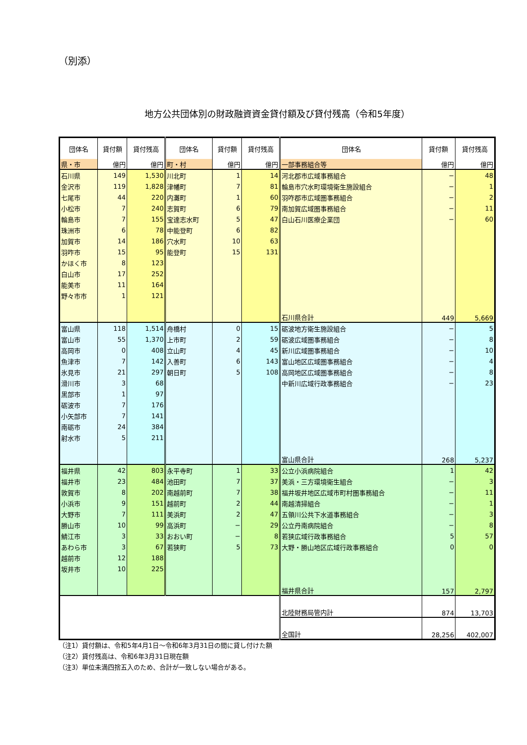（別添）
地方公共団体別の財政融資資金貸付額及び貸付残高（令和5年度）
| 団体名 | 貸付額 | 貸付残高 | 団体名 | 貸付額 | 貸付残高 | 団体名 | 貸付額 | 貸付残高 |
| --- | --- | --- | --- | --- | --- | --- | --- | --- |
| 県・市 | 億円 | 億円 | 町・村 | 億円 | 億円 | 一部事務組合等 | 億円 | 億円 |
| 石川県 | 149 | 1,530 | 川北町 | 1 | 14 | 河北郡市広域事務組合 | − | 48 |
| 金沢市 | 119 | 1,828 | 津幡町 | 7 | 81 | 輪島市穴水町環境衛生施設組合 | − | 1 |
| 七尾市 | 44 | 220 | 内灘町 | 1 | 60 | 羽咋郡市広域圏事務組合 | − | 2 |
| 小松市 | 7 | 240 | 志賀町 | 6 | 79 | 南加賀広域圏事務組合 | − | 11 |
| 輪島市 | 7 | 155 | 宝達志水町 | 5 | 47 | 白山石川医療企業団 | − | 60 |
| 珠洲市 | 6 | 78 | 中能登町 | 6 | 82 | | | |
| 加賀市 | 14 | 186 | 穴水町 | 10 | 63 | | | |
| 羽咋市 | 15 | 95 | 能登町 | 15 | 131 | | | |
| かほく市 | 8 | 123 | | | | | | |
| 白山市 | 17 | 252 | | | | | | |
| 能美市 | 11 | 164 | | | | | | |
| 野々市市 | 1 | 121 | | | | | | |
| | | | | | | 石川県合計 | 449 | 5,669 |
| 富山県 | 118 | 1,514 | 舟橋村 | 0 | 15 | 砺波地方衛生施設組合 | − | 5 |
| 富山市 | 55 | 1,370 | 上市町 | 2 | 59 | 砺波広域圏事務組合 | − | 8 |
| 高岡市 | 0 | 408 | 立山町 | 4 | 45 | 新川広域圏事務組合 | − | 10 |
| 魚津市 | 7 | 142 | 入善町 | 6 | 143 | 富山地区広域圏事務組合 | − | 4 |
| 氷見市 | 21 | 297 | 朝日町 | 5 | 108 | 高岡地区広域圏事務組合 | − | 8 |
| 滑川市 | 3 | 68 | | | | 中新川広域行政事務組合 | − | 23 |
| 黒部市 | 1 | 97 | | | | | | |
| 砺波市 | 7 | 176 | | | | | | |
| 小矢部市 | 7 | 141 | | | | | | |
| 南砺市 | 24 | 384 | | | | | | |
| 射水市 | 5 | 211 | | | | | | |
| | | | | | | 富山県合計 | 268 | 5,237 |
| 福井県 | 42 | 803 | 永平寺町 | 1 | 33 | 公立小浜病院組合 | 1 | 42 |
| 福井市 | 23 | 484 | 池田町 | 7 | 37 | 美浜・三方環境衛生組合 | − | 3 |
| 敦賀市 | 8 | 202 | 南越前町 | 7 | 38 | 福井坂井地区広域市町村圏事務組合 | − | 11 |
| 小浜市 | 9 | 151 | 越前町 | 2 | 44 | 南越清掃組合 | − | 1 |
| 大野市 | 7 | 111 | 美浜町 | 2 | 47 | 五領川公共下水道事務組合 | − | 3 |
| 勝山市 | 10 | 99 | 高浜町 | − | 29 | 公立丹南病院組合 | − | 8 |
| 鯖江市 | 3 | 33 | おおい町 | − | 8 | 若狭広域行政事務組合 | 5 | 57 |
| あわら市 | 3 | 67 | 若狭町 | 5 | 73 | 大野・勝山地区広域行政事務組合 | 0 | 0 |
| 越前市 | 12 | 188 | | | | | | |
| 坂井市 | 10 | 225 | | | | | | |
| | | | | | | 福井県合計 | 157 | 2,797 |
| | | | | | | 北陸財務局管内計 | 874 | 13,703 |
| | | | | | | 全国計 | 28,256 | 402,007 |
（注1）貸付額は、令和5年4月1日～令和6年3月31日の間に貸し付けた額
（注2）貸付残高は、令和6年3月31日現在額
（注3）単位未満四捨五入のため、合計が一致しない場合がある。